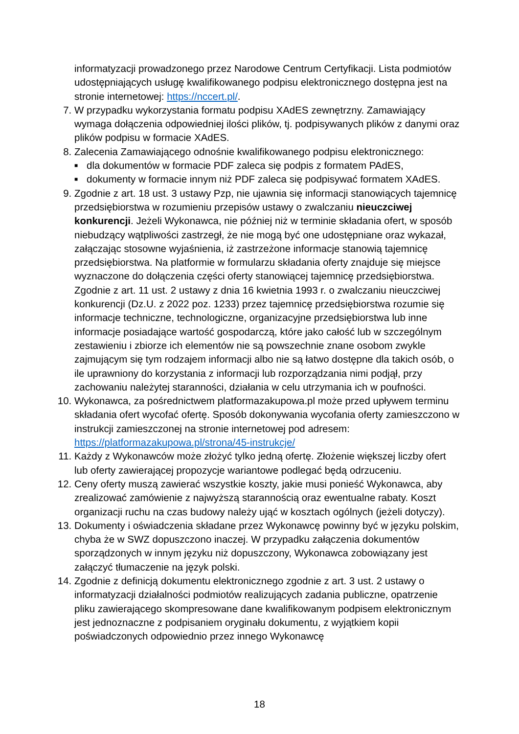informatyzacji prowadzonego przez Narodowe Centrum Certyfikacji. Lista podmiotów udostępniających usługę kwalifikowanego podpisu elektronicznego dostępna jest na stronie internetowej: https://nccert.pl/.
7. W przypadku wykorzystania formatu podpisu XAdES zewnętrzny. Zamawiający wymaga dołączenia odpowiedniej ilości plików, tj. podpisywanych plików z danymi oraz plików podpisu w formacie XAdES.
8. Zalecenia Zamawiającego odnośnie kwalifikowanego podpisu elektronicznego:
■
dla dokumentów w formacie PDF zaleca się podpis z formatem PAdES,
■
dokumenty w formacie innym niż PDF zaleca się podpisywać formatem XAdES.
9. Zgodnie z art. 18 ust. 3 ustawy Pzp, nie ujawnia się informacji stanowiących tajemnicę przedsiębiorstwa w rozumieniu przepisów ustawy o zwalczaniu nieuczciwej konkurencji. Jeżeli Wykonawca, nie później niż w terminie składania ofert, w sposób niebudzący wątpliwości zastrzegł, że nie mogą być one udostępniane oraz wykazał, załączając stosowne wyjaśnienia, iż zastrzeżone informacje stanowią tajemnicę przedsiębiorstwa. Na platformie w formularzu składania oferty znajduje się miejsce wyznaczone do dołączenia części oferty stanowiącej tajemnicę przedsiębiorstwa. Zgodnie z art. 11 ust. 2 ustawy z dnia 16 kwietnia 1993 r. o zwalczaniu nieuczciwej konkurencji (Dz.U. z 2022 poz. 1233) przez tajemnicę przedsiębiorstwa rozumie się informacje techniczne, technologiczne, organizacyjne przedsiębiorstwa lub inne informacje posiadające wartość gospodarczą, które jako całość lub w szczególnym zestawieniu i zbiorze ich elementów nie są powszechnie znane osobom zwykle zajmującym się tym rodzajem informacji albo nie są łatwo dostępne dla takich osób, o ile uprawniony do korzystania z informacji lub rozporządzania nimi podjął, przy zachowaniu należytej staranności, działania w celu utrzymania ich w poufności.
10. Wykonawca, za pośrednictwem platformazakupowa.pl może przed upływem terminu składania ofert wycofać ofertę. Sposób dokonywania wycofania oferty zamieszczono w instrukcji zamieszczonej na stronie internetowej pod adresem: https://platformazakupowa.pl/strona/45-instrukcje/
11. Każdy z Wykonawców może złożyć tylko jedną ofertę. Złożenie większej liczby ofert lub oferty zawierającej propozycje wariantowe podlegać będą odrzuceniu.
12. Ceny oferty muszą zawierać wszystkie koszty, jakie musi ponieść Wykonawca, aby zrealizować zamówienie z najwyższą starannością oraz ewentualne rabaty. Koszt organizacji ruchu na czas budowy należy ująć w kosztach ogólnych (jeżeli dotyczy).
13. Dokumenty i oświadczenia składane przez Wykonawcę powinny być w języku polskim, chyba że w SWZ dopuszczono inaczej. W przypadku załączenia dokumentów sporządzonych w innym języku niż dopuszczony, Wykonawca zobowiązany jest załączyć tłumaczenie na język polski.
14. Zgodnie z definicją dokumentu elektronicznego zgodnie z art. 3 ust. 2 ustawy o informatyzacji działalności podmiotów realizujących zadania publiczne, opatrzenie pliku zawierającego skompresowane dane kwalifikowanym podpisem elektronicznym jest jednoznaczne z podpisaniem oryginału dokumentu, z wyjątkiem kopii poświadczonych odpowiednio przez innego Wykonawcę
18